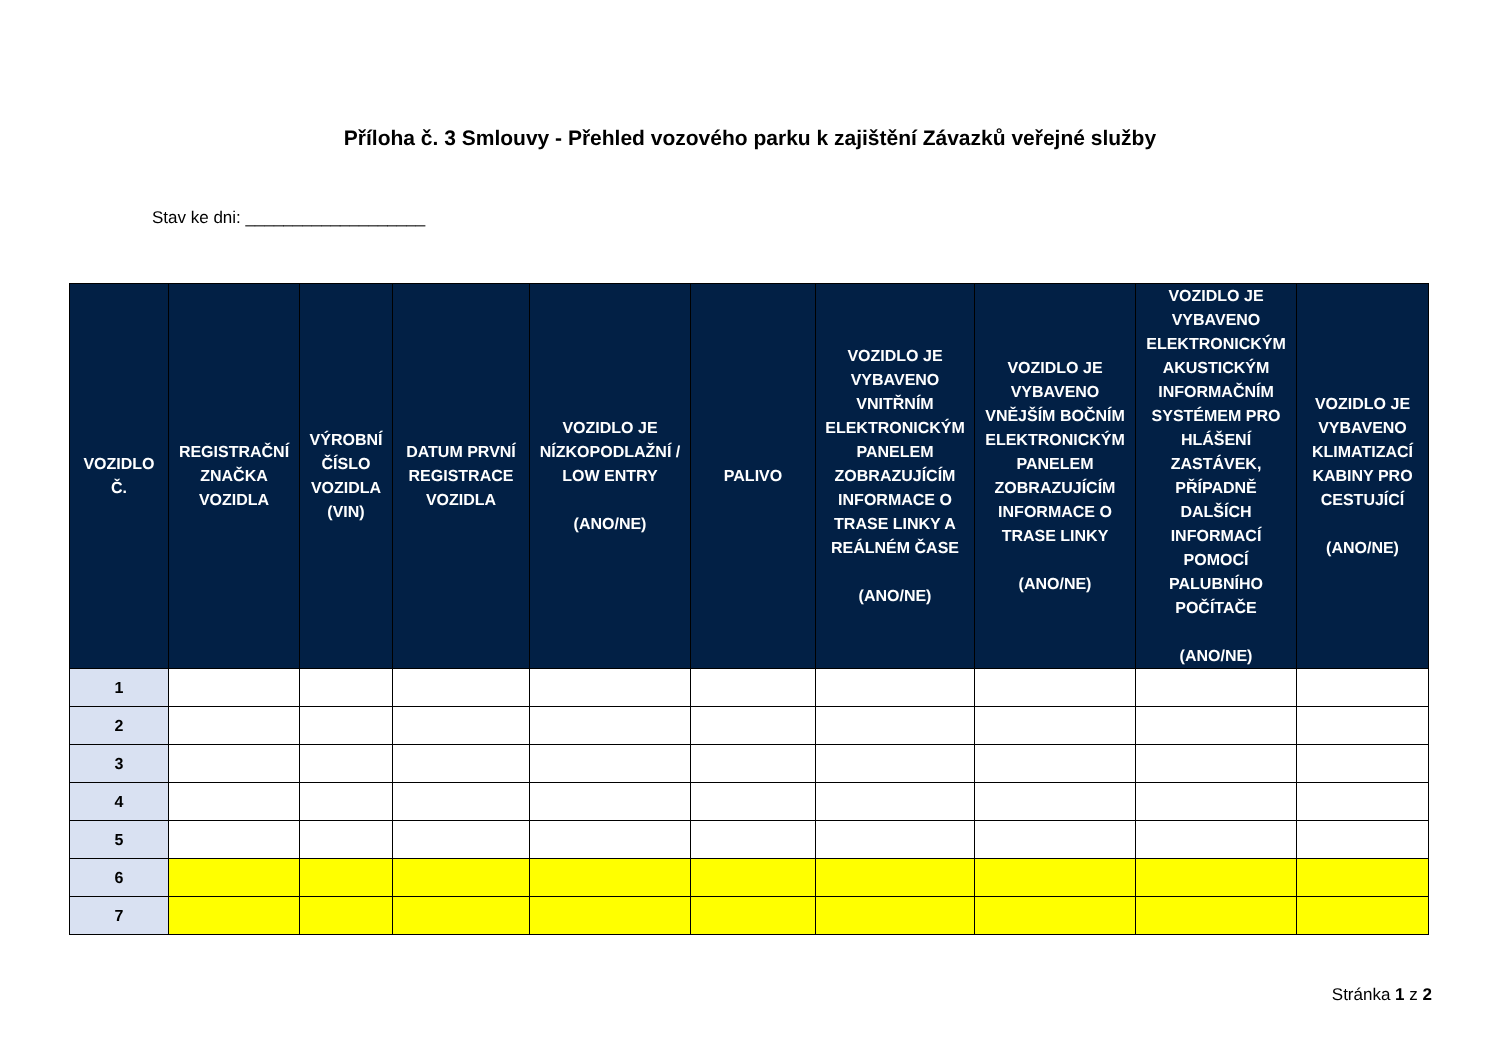Příloha č. 3 Smlouvy - Přehled vozového parku k zajištění Závazků veřejné služby
Stav ke dni: ___________________
| VOZIDLO Č. | REGISTRAČNÍ ZNAČKA VOZIDLA | VÝROBNÍ ČÍSLO VOZIDLA (VIN) | DATUM PRVNÍ REGISTRACE VOZIDLA | VOZIDLO JE NÍZKOPODLAŽNÍ / LOW ENTRY (ANO/NE) | PALIVO | VOZIDLO JE VYBAVENO VNITŘNÍM ELEKTRONICKÝM PANELEM ZOBRAZUJÍCÍM INFORMACE O TRASE LINKY A REÁLNÉM ČASE (ANO/NE) | VOZIDLO JE VYBAVENO VNĚJŠÍM BOČNÍM ELEKTRONICKÝM PANELEM ZOBRAZUJÍCÍM INFORMACE O TRASE LINKY (ANO/NE) | VOZIDLO JE VYBAVENO ELEKTRONICKÝM AKUSTICKÝM INFORMAČNÍM SYSTÉMEM PRO HLÁŠENÍ ZASTÁVEK, PŘÍPADNĚ DALŠÍCH INFORMACÍ POMOCÍ PALUBNÍHO POČÍTAČE (ANO/NE) | VOZIDLO JE VYBAVENO KLIMATIZACÍ KABINY PRO CESTUJÍCÍ (ANO/NE) |
| --- | --- | --- | --- | --- | --- | --- | --- | --- | --- |
| 1 | | | | | | | | | |
| 2 | | | | | | | | | |
| 3 | | | | | | | | | |
| 4 | | | | | | | | | |
| 5 | | | | | | | | | |
| 6 | | | | | | | | | |
| 7 | | | | | | | | | |
Stránka 1 z 2